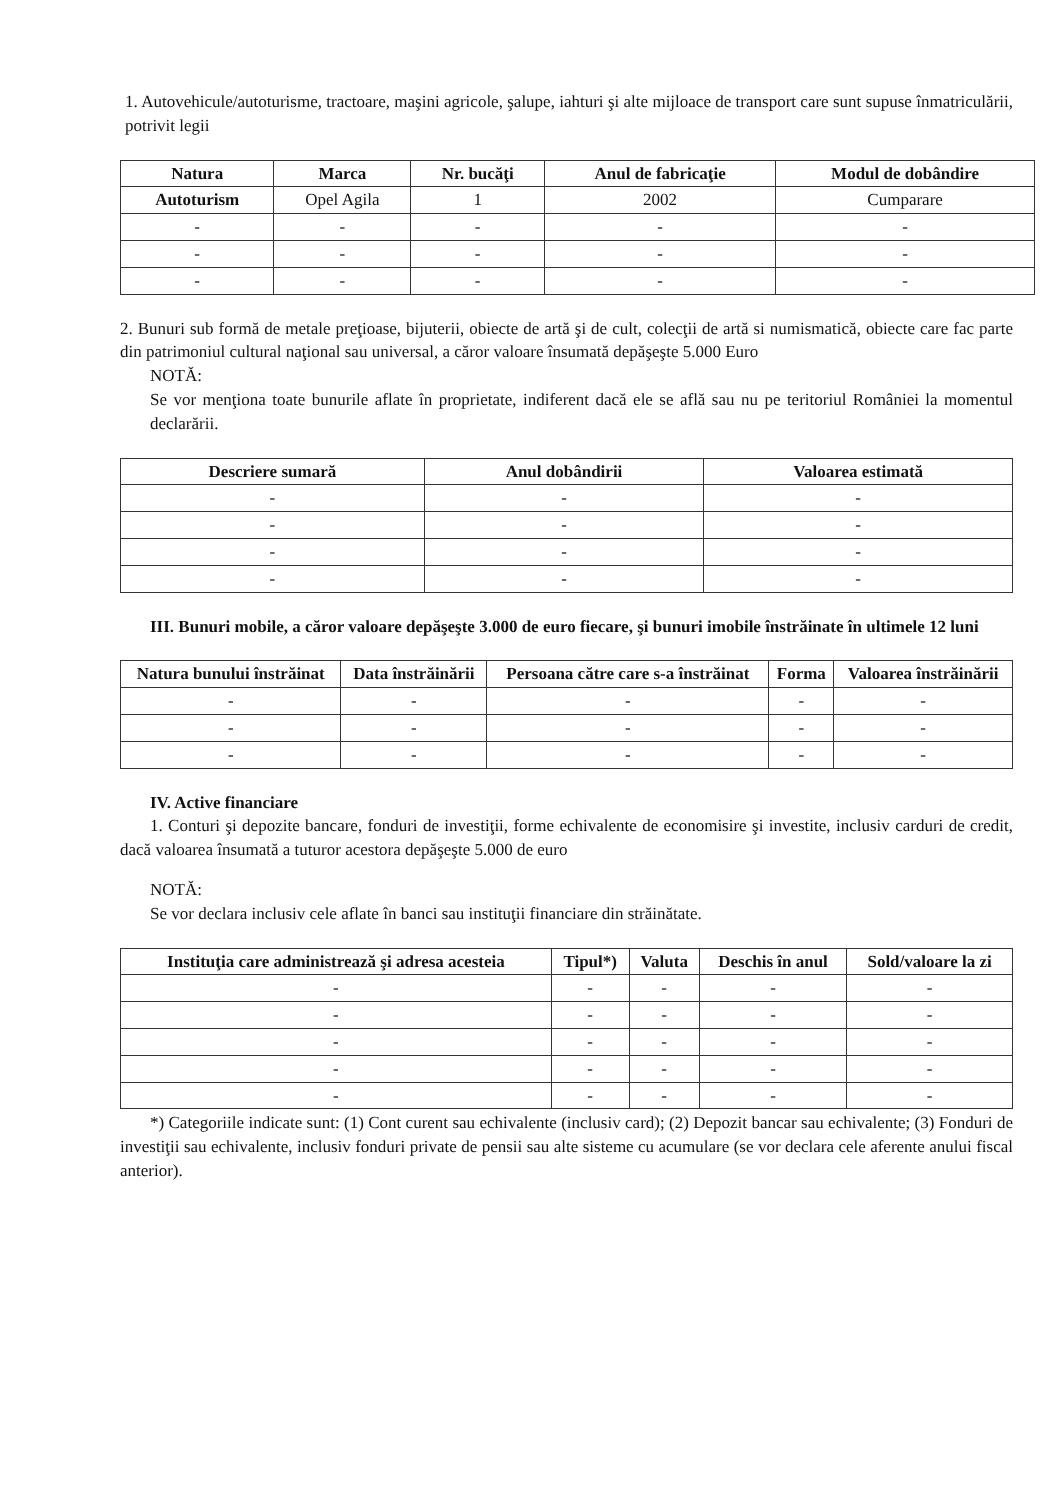1. Autovehicule/autoturisme, tractoare, maşini agricole, şalupe, iahturi şi alte mijloace de transport care sunt supuse înmatriculării, potrivit legii
| Natura | Marca | Nr. bucăţi | Anul de fabricaţie | Modul de dobândire |
| --- | --- | --- | --- | --- |
| Autoturism | Opel Agila | 1 | 2002 | Cumparare |
| - | - | - | - | - |
| - | - | - | - | - |
| - | - | - | - | - |
2. Bunuri sub formă de metale preţioase, bijuterii, obiecte de artă şi de cult, colecţii de artă si numismatică, obiecte care fac parte din patrimoniul cultural naţional sau universal, a căror valoare însumată depăşeşte 5.000 Euro
NOTĂ:
Se vor menţiona toate bunurile aflate în proprietate, indiferent dacă ele se află sau nu pe teritoriul României la momentul declarării.
| Descriere sumară | Anul dobândirii | Valoarea estimată |
| --- | --- | --- |
| - | - | - |
| - | - | - |
| - | - | - |
| - | - | - |
III. Bunuri mobile, a căror valoare depăşeşte 3.000 de euro fiecare, şi bunuri imobile înstrăinate în ultimele 12 luni
| Natura bunului înstrăinat | Data înstrăinării | Persoana către care s-a înstrăinat | Forma | Valoarea înstrăinării |
| --- | --- | --- | --- | --- |
| - | - | - | - | - |
| - | - | - | - | - |
| - | - | - | - | - |
IV. Active financiare
1. Conturi şi depozite bancare, fonduri de investiţii, forme echivalente de economisire şi investite, inclusiv carduri de credit, dacă valoarea însumată a tuturor acestora depăşeşte 5.000 de euro
NOTĂ:
Se vor declara inclusiv cele aflate în banci sau instituţii financiare din străinătate.
| Instituţia care administrează şi adresa acesteia | Tipul*) | Valuta | Deschis în anul | Sold/valoare la zi |
| --- | --- | --- | --- | --- |
| - | - | - | - | - |
| - | - | - | - | - |
| - | - | - | - | - |
| - | - | - | - | - |
| - | - | - | - | - |
*) Categoriile indicate sunt: (1) Cont curent sau echivalente (inclusiv card); (2) Depozit bancar sau echivalente; (3) Fonduri de investiţii sau echivalente, inclusiv fonduri private de pensii sau alte sisteme cu acumulare (se vor declara cele aferente anului fiscal anterior).